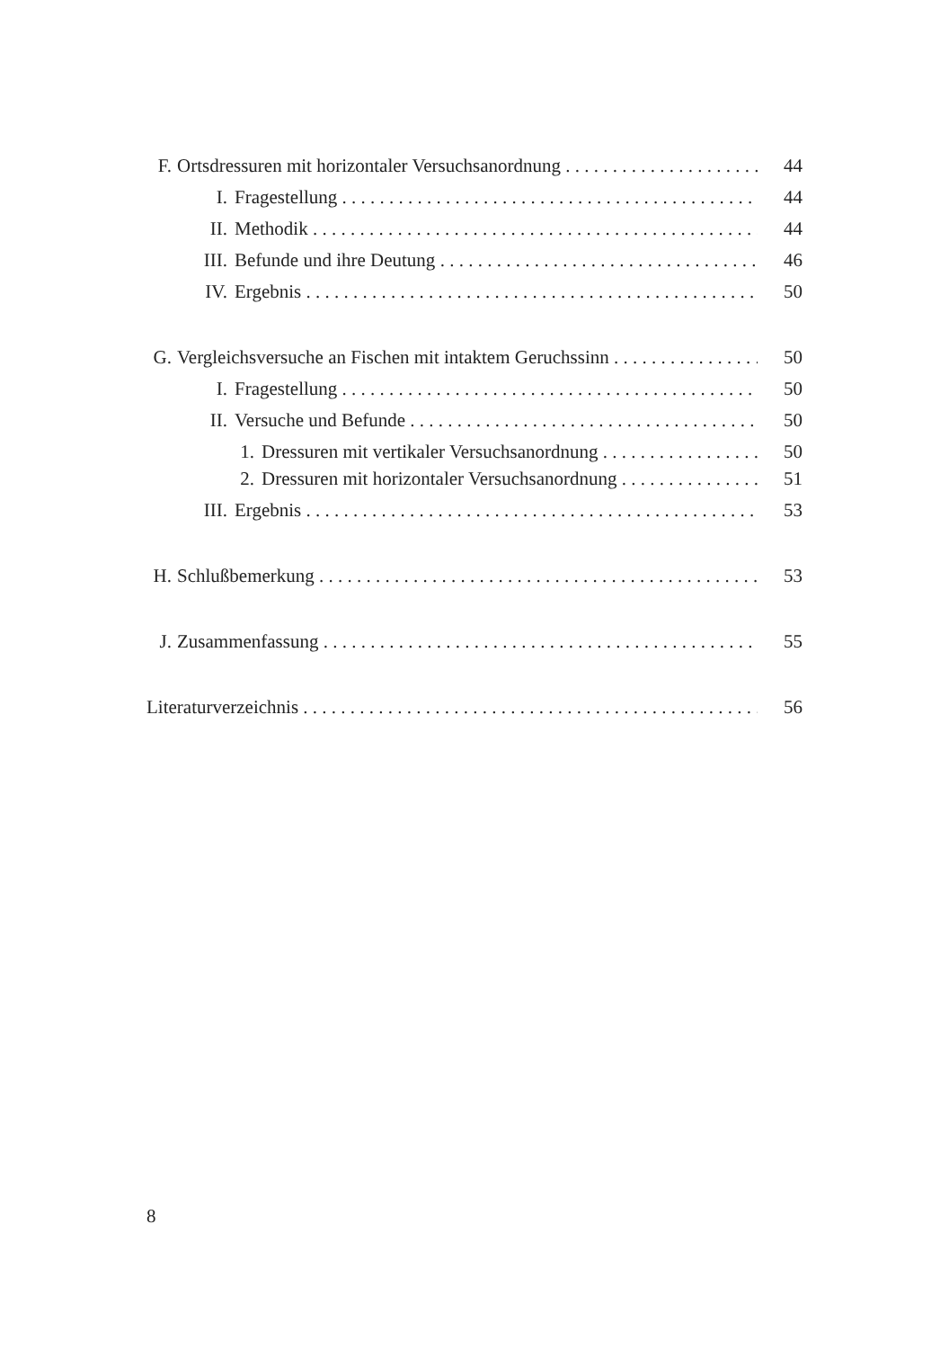F. Ortsdressuren mit horizontaler Versuchsanordnung 44
I. Fragestellung 44
II. Methodik 44
III. Befunde und ihre Deutung 46
IV. Ergebnis 50
G. Vergleichsversuche an Fischen mit intaktem Geruchssinn 50
I. Fragestellung 50
II. Versuche und Befunde 50
1. Dressuren mit vertikaler Versuchsanordnung 50
2. Dressuren mit horizontaler Versuchsanordnung 51
III. Ergebnis 53
H. Schlußbemerkung 53
J. Zusammenfassung 55
Literaturverzeichnis 56
8